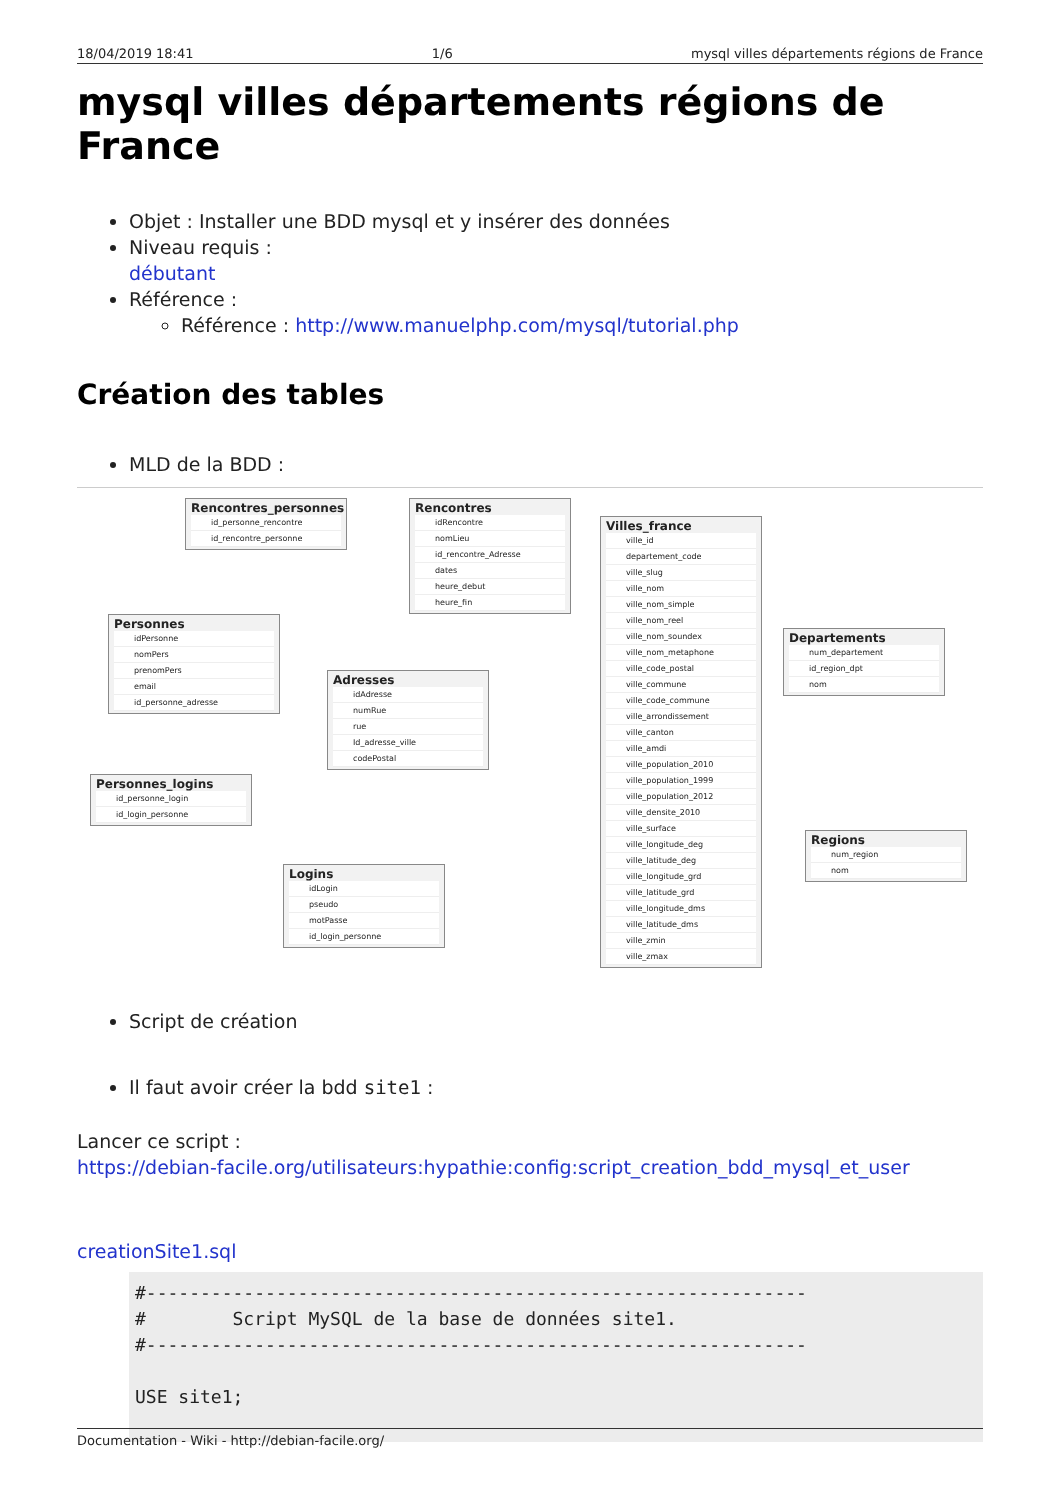18/04/2019 18:41 1/6 mysql villes départements régions de France
mysql villes départements régions de France
Objet : Installer une BDD mysql et y insérer des données
Niveau requis :
débutant
Référence :
Référence : http://www.manuelphp.com/mysql/tutorial.php
Création des tables
MLD de la BDD :
Rencontres_personnes
id_personne_rencontre
id_rencontre_personne
Rencontres
idRencontre
nomLieu
id_rencontre_Adresse
dates
heure_debut
heure_fin
Personnes
idPersonne
nomPers
prenomPers
email
id_personne_adresse
Adresses
idAdresse
numRue
rue
Id_adresse_ville
codePostal
Personnes_logins
id_personne_login
id_login_personne
Logins
idLogin
pseudo
motPasse
id_login_personne
Villes_france
ville_id
departement_code
ville_slug
ville_nom
ville_nom_simple
ville_nom_reel
ville_nom_soundex
ville_nom_metaphone
ville_code_postal
ville_commune
ville_code_commune
ville_arrondissement
ville_canton
ville_amdi
ville_population_2010
ville_population_1999
ville_population_2012
ville_densite_2010
ville_surface
ville_longitude_deg
ville_latitude_deg
ville_longitude_grd
ville_latitude_grd
ville_longitude_dms
ville_latitude_dms
ville_zmin
ville_zmax
Departements
num_departement
id_region_dpt
nom
Regions
num_region
nom
Script de création
Il faut avoir créer la bdd site1 :
Lancer ce script :
https://debian-facile.org/utilisateurs:hypathie:config:script_creation_bdd_mysql_et_user
creationSite1.sql
#-------------------------------------------------------------
#        Script MySQL de la base de données site1.
#-------------------------------------------------------------

USE site1;
Documentation - Wiki - http://debian-facile.org/